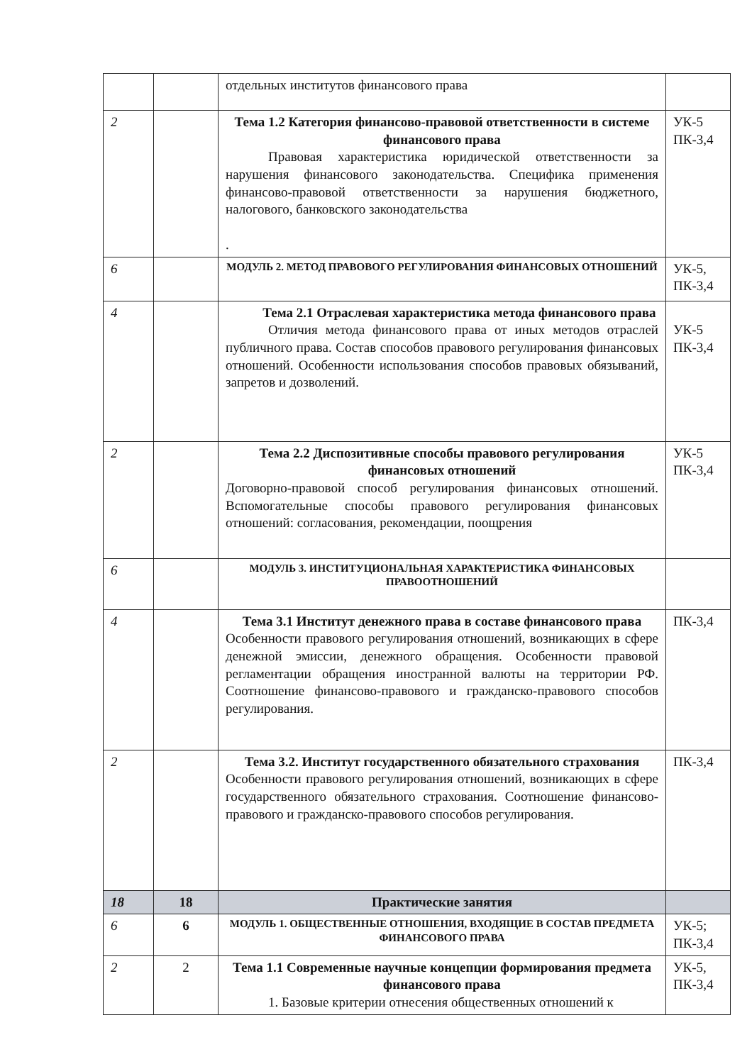| | | отдельных институтов финансового права | |
| 2 | | Тема 1.2 Категория финансово-правовой ответственности в системе финансового права Правовая характеристика юридической ответственности за нарушения финансового законодательства. Специфика применения финансово-правовой ответственности за нарушения бюджетного, налогового, банковского законодательства . | УК-5 ПК-3,4 |
| 6 | | МОДУЛЬ 2. МЕТОД ПРАВОВОГО РЕГУЛИРОВАНИЯ ФИНАНСОВЫХ ОТНОШЕНИЙ | УК-5, ПК-3,4 |
| 4 | | Тема 2.1 Отраслевая характеристика метода финансового права Отличия метода финансового права от иных методов отраслей публичного права. Состав способов правового регулирования финансовых отношений. Особенности использования способов правовых обязываний, запретов и дозволений. | УК-5 ПК-3,4 |
| 2 | | Тема 2.2 Диспозитивные способы правового регулирования финансовых отношений Договорно-правовой способ регулирования финансовых отношений. Вспомогательные способы правового регулирования финансовых отношений: согласования, рекомендации, поощрения | УК-5 ПК-3,4 |
| 6 | | МОДУЛЬ 3. ИНСТИТУЦИОНАЛЬНАЯ ХАРАКТЕРИСТИКА ФИНАНСОВЫХ ПРАВООТНОШЕНИЙ | |
| 4 | | Тема 3.1 Институт денежного права в составе финансового права Особенности правового регулирования отношений, возникающих в сфере денежной эмиссии, денежного обращения. Особенности правовой регламентации обращения иностранной валюты на территории РФ. Соотношение финансово-правового и гражданско-правового способов регулирования. | ПК-3,4 |
| 2 | | Тема 3.2. Институт государственного обязательного страхования Особенности правового регулирования отношений, возникающих в сфере государственного обязательного страхования. Соотношение финансово-правового и гражданско-правового способов регулирования. | ПК-3,4 |
| 18 | 18 | Практические занятия | |
| 6 | 6 | МОДУЛЬ 1. ОБЩЕСТВЕННЫЕ ОТНОШЕНИЯ, ВХОДЯЩИЕ В СОСТАВ ПРЕДМЕТА ФИНАНСОВОГО ПРАВА | УК-5; ПК-3,4 |
| 2 | 2 | Тема 1.1 Современные научные концепции формирования предмета финансового права 1. Базовые критерии отнесения общественных отношений к | УК-5, ПК-3,4 |